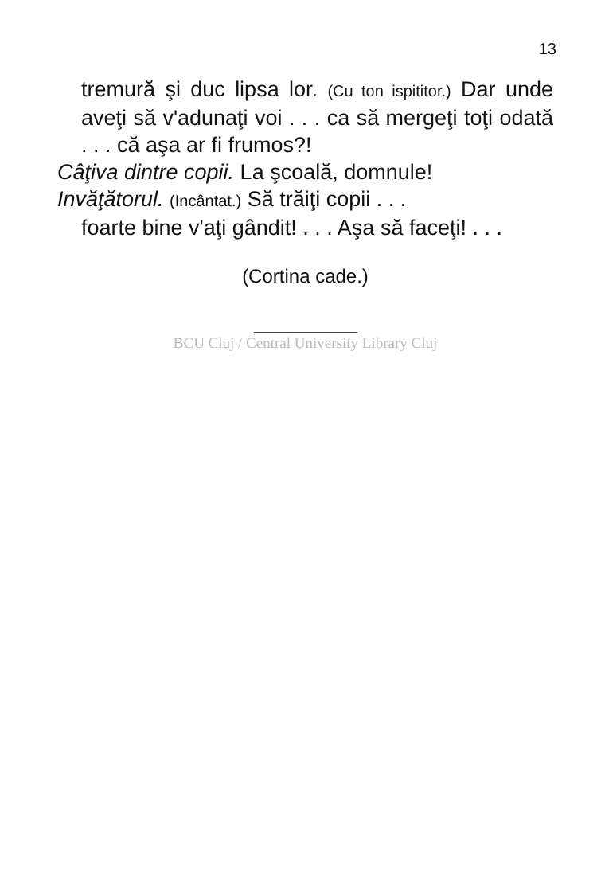13
tremură şi duc lipsa lor. (Cu ton ispititor.) Dar unde aveţi să v'adunaţi voi . . . ca să mergeţi toţi odată . . . că aşa ar fi frumos?!
Câţiva dintre copii. La şcoală, domnule!
Invăţătorul. (Incântat.) Să trăiţi copii . . .
foarte bine v'aţi gândit! . . . Aşa să faceţi! . . .
(Cortina cade.)
BCU Cluj / Central University Library Cluj